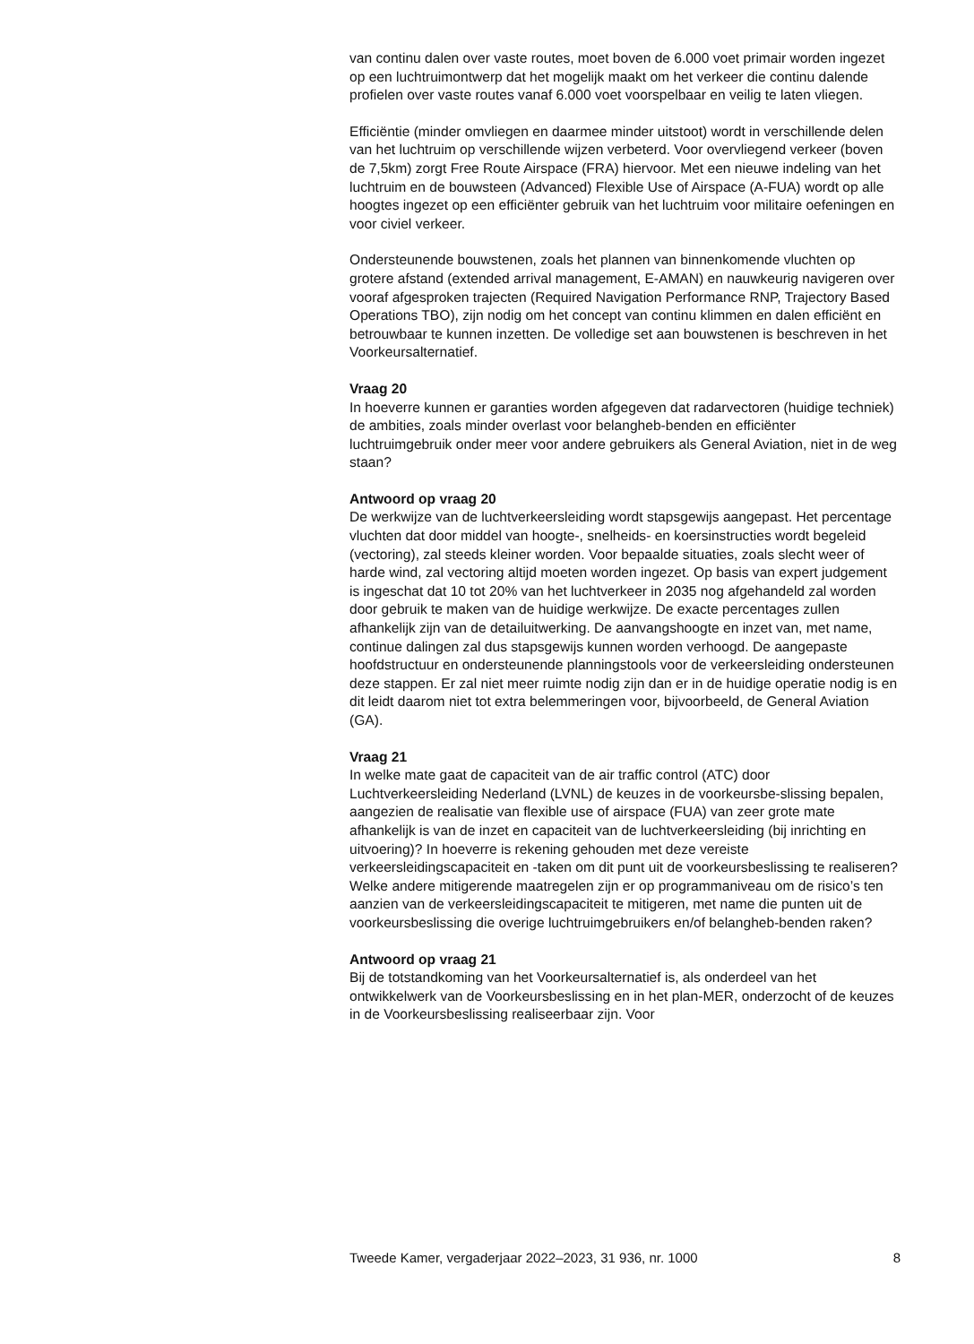van continu dalen over vaste routes, moet boven de 6.000 voet primair worden ingezet op een luchtruimontwerp dat het mogelijk maakt om het verkeer die continu dalende profielen over vaste routes vanaf 6.000 voet voorspelbaar en veilig te laten vliegen.
Efficiëntie (minder omvliegen en daarmee minder uitstoot) wordt in verschillende delen van het luchtruim op verschillende wijzen verbeterd. Voor overvliegend verkeer (boven de 7,5km) zorgt Free Route Airspace (FRA) hiervoor. Met een nieuwe indeling van het luchtruim en de bouwsteen (Advanced) Flexible Use of Airspace (A-FUA) wordt op alle hoogtes ingezet op een efficiënter gebruik van het luchtruim voor militaire oefeningen en voor civiel verkeer.
Ondersteunende bouwstenen, zoals het plannen van binnenkomende vluchten op grotere afstand (extended arrival management, E-AMAN) en nauwkeurig navigeren over vooraf afgesproken trajecten (Required Navigation Performance RNP, Trajectory Based Operations TBO), zijn nodig om het concept van continu klimmen en dalen efficiënt en betrouwbaar te kunnen inzetten. De volledige set aan bouwstenen is beschreven in het Voorkeursalternatief.
Vraag 20
In hoeverre kunnen er garanties worden afgegeven dat radarvectoren (huidige techniek) de ambities, zoals minder overlast voor belangheb-benden en efficiënter luchtruimgebruik onder meer voor andere gebruikers als General Aviation, niet in de weg staan?
Antwoord op vraag 20
De werkwijze van de luchtverkeersleiding wordt stapsgewijs aangepast. Het percentage vluchten dat door middel van hoogte-, snelheids- en koersinstructies wordt begeleid (vectoring), zal steeds kleiner worden. Voor bepaalde situaties, zoals slecht weer of harde wind, zal vectoring altijd moeten worden ingezet. Op basis van expert judgement is ingeschat dat 10 tot 20% van het luchtverkeer in 2035 nog afgehandeld zal worden door gebruik te maken van de huidige werkwijze. De exacte percentages zullen afhankelijk zijn van de detailuitwerking. De aanvangshoogte en inzet van, met name, continue dalingen zal dus stapsgewijs kunnen worden verhoogd. De aangepaste hoofdstructuur en ondersteunende planningstools voor de verkeersleiding ondersteunen deze stappen. Er zal niet meer ruimte nodig zijn dan er in de huidige operatie nodig is en dit leidt daarom niet tot extra belemmeringen voor, bijvoorbeeld, de General Aviation (GA).
Vraag 21
In welke mate gaat de capaciteit van de air traffic control (ATC) door Luchtverkeersleiding Nederland (LVNL) de keuzes in de voorkeursbe-slissing bepalen, aangezien de realisatie van flexible use of airspace (FUA) van zeer grote mate afhankelijk is van de inzet en capaciteit van de luchtverkeersleiding (bij inrichting en uitvoering)? In hoeverre is rekening gehouden met deze vereiste verkeersleidingscapaciteit en -taken om dit punt uit de voorkeursbeslissing te realiseren? Welke andere mitigerende maatregelen zijn er op programmaniveau om de risico’s ten aanzien van de verkeersleidingscapaciteit te mitigeren, met name die punten uit de voorkeursbeslissing die overige luchtruimgebruikers en/of belangheb-benden raken?
Antwoord op vraag 21
Bij de totstandkoming van het Voorkeursalternatief is, als onderdeel van het ontwikkelwerk van de Voorkeursbeslissing en in het plan-MER, onderzocht of de keuzes in de Voorkeursbeslissing realiseerbaar zijn. Voor
Tweede Kamer, vergaderjaar 2022–2023, 31 936, nr. 1000 8